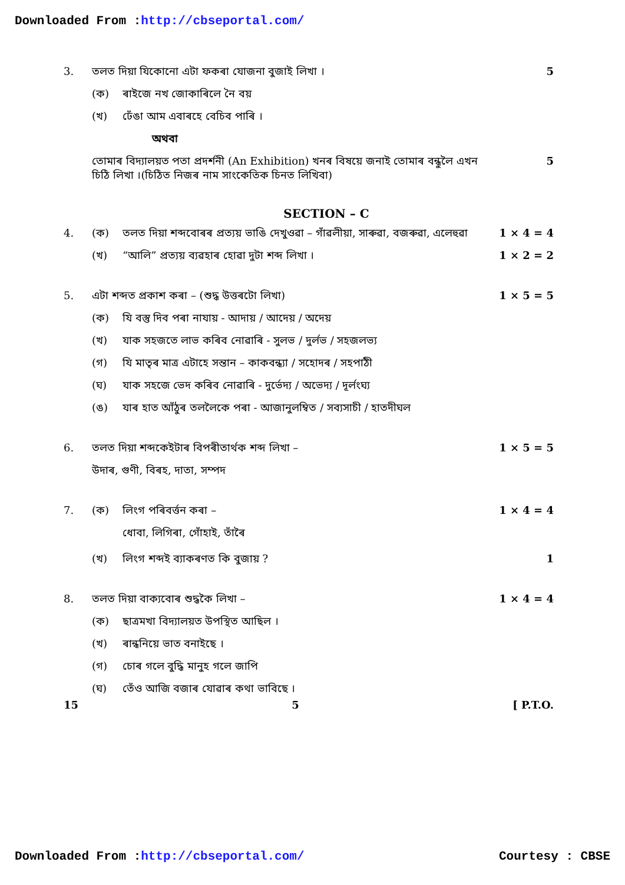Downloaded From :http://cbseportal.com/
3. তলত দিয়া যিকোনো এটা ফকৰা যোজনা বুজাই লিখা । 5
(ক) ৰাইজে নখ জোকাৰিলে নৈ বয়
(খ) ঢেঁঙা আম এবাৰহে বেচিব পাৰি ।
অথবা
তোমাৰ বিদ্যালয়ত পতা প্ৰদৰ্শনী (An Exhibition) খনৰ বিষয়ে জনাই তোমাৰ বন্ধুলৈ এখন চিঠি লিখা ।(চিঠিত নিজৰ নাম সাংকেতিক চিনত লিখিবা) 5
SECTION – C
4. (ক) তলত দিয়া শব্দবোৰৰ প্ৰত্যয় ভাঙি দেখুওৱা – গাঁৱলীয়া, সাৰুৱা, বজৰুৱা, এলেহুৱা 1 × 4 = 4
(খ) “আলি” প্ৰত্যয় ব্যৱহাৰ হোৱা দুটা শব্দ লিখা । 1 × 2 = 2
5. এটা শব্দত প্ৰকাশ কৰা – (শুদ্ধ উত্তৰটো লিখা) 1 × 5 = 5
(ক) যি বস্তু দিব পৰা নাযায় - আদায় / আদেয় / অদেয়
(খ) যাক সহজতে লাভ কৰিব নোৱাৰি - সুলভ / দুৰ্লভ / সহজলভ্য
(গ) যি মাতৃৰ মাত্ৰ এটাহে সন্তান – কাকবন্ধ্যা / সহোদৰ / সহপাঠী
(ঘ) যাক সহজে ভেদ কৰিব নোৱাৰি - দুৰ্ভেদ্য / অভেদ্য / দূৰ্লংঘ্য
(ঙ) যাৰ হাত আঁঠুৰ তললৈকে পৰা - আজানুলম্বিত / সব্যসাচী / হাতদীঘল
6. তলত দিয়া শব্দকেইটাৰ বিপৰীতাৰ্থক শব্দ লিখা – 1 × 5 = 5
উদাৰ, গুণী, বিৰহ, দাতা, সম্পদ
7. (ক) লিংগ পৰিবৰ্ত্তন কৰা – 1 × 4 = 4
ধোবা, লিগিৰা, গোঁহাই, তাঁৰৈ
(খ) লিংগ শব্দই ব্যাকৰণত কি বুজায় ? 1
8. তলত দিয়া বাক্যবোৰ শুদ্ধকৈ লিখা – 1 × 4 = 4
(ক) ছাত্ৰমখা বিদ্যালয়ত উপস্থিত আছিল ।
(খ) ৰান্ধনিয়ে ভাত বনাইছে ।
(গ) চোৰ গলে বুদ্ধি মানুহ গলে জাপি
(ঘ) তেঁও আজি বজাৰ যোৱাৰ কথা ভাবিছে ।
15 5 [ P.T.O.
Downloaded From :http://cbseportal.com/ Courtesy : CBSE